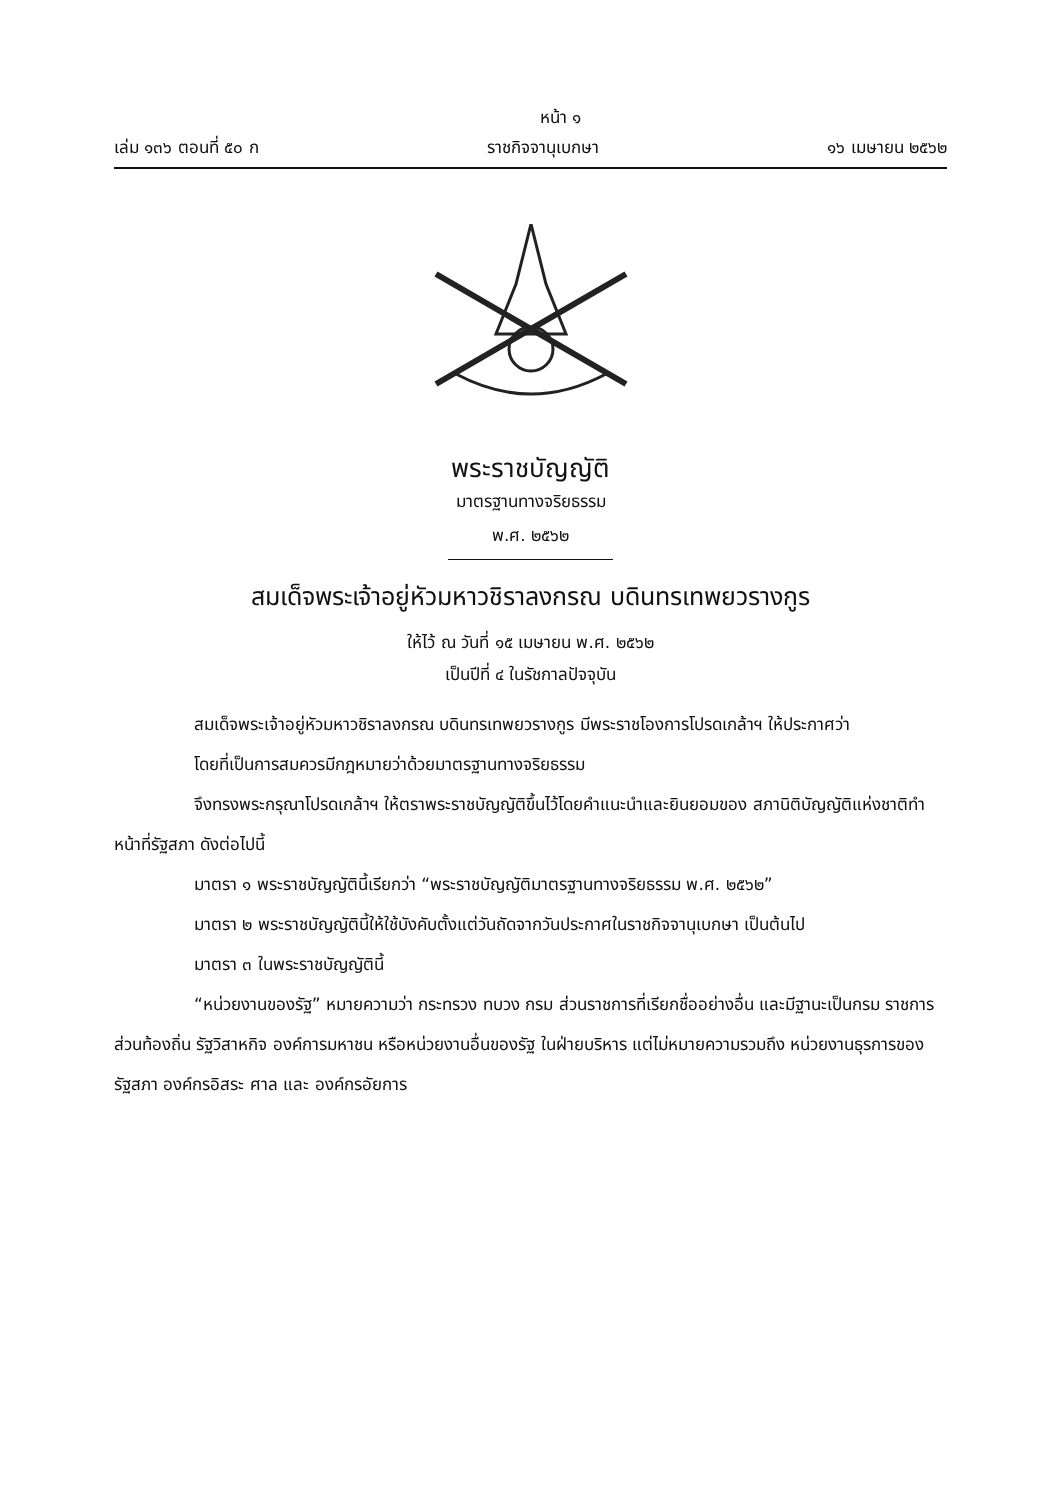หน้า ๑
เล่ม ๑๓๖ ตอนที่ ๕๐ ก ราชกิจจานุเบกษา ๑๖ เมษายน ๒๕๖๒
พระราชบัญญัติ
มาตรฐานทางจริยธรรม
พ.ศ. ๒๕๖๒
สมเด็จพระเจ้าอยู่หัวมหาวชิราลงกรณ บดินทรเทพยวรางกูร
ให้ไว้ ณ วันที่ ๑๕ เมษายน พ.ศ. ๒๕๖๒
เป็นปีที่ ๔ ในรัชกาลปัจจุบัน
สมเด็จพระเจ้าอยู่หัวมหาวชิราลงกรณ บดินทรเทพยวรางกูร มีพระราชโองการโปรดเกล้าฯ ให้ประกาศว่า
โดยที่เป็นการสมควรมีกฎหมายว่าด้วยมาตรฐานทางจริยธรรม
จึงทรงพระกรุณาโปรดเกล้าฯ ให้ตราพระราชบัญญัติขึ้นไว้โดยคำแนะนำและยินยอมของ สภานิติบัญญัติแห่งชาติทำหน้าที่รัฐสภา ดังต่อไปนี้
มาตรา ๑ พระราชบัญญัตินี้เรียกว่า “พระราชบัญญัติมาตรฐานทางจริยธรรม พ.ศ. ๒๕๖๒”
มาตรา ๒ พระราชบัญญัตินี้ให้ใช้บังคับตั้งแต่วันถัดจากวันประกาศในราชกิจจานุเบกษา เป็นต้นไป
มาตรา ๓ ในพระราชบัญญัตินี้
“หน่วยงานของรัฐ” หมายความว่า กระทรวง ทบวง กรม ส่วนราชการที่เรียกชื่ออย่างอื่น และมีฐานะเป็นกรม ราชการส่วนท้องถิ่น รัฐวิสาหกิจ องค์การมหาชน หรือหน่วยงานอื่นของรัฐ ในฝ่ายบริหาร แต่ไม่หมายความรวมถึง หน่วยงานธุรการของรัฐสภา องค์กรอิสระ ศาล และ องค์กรอัยการ